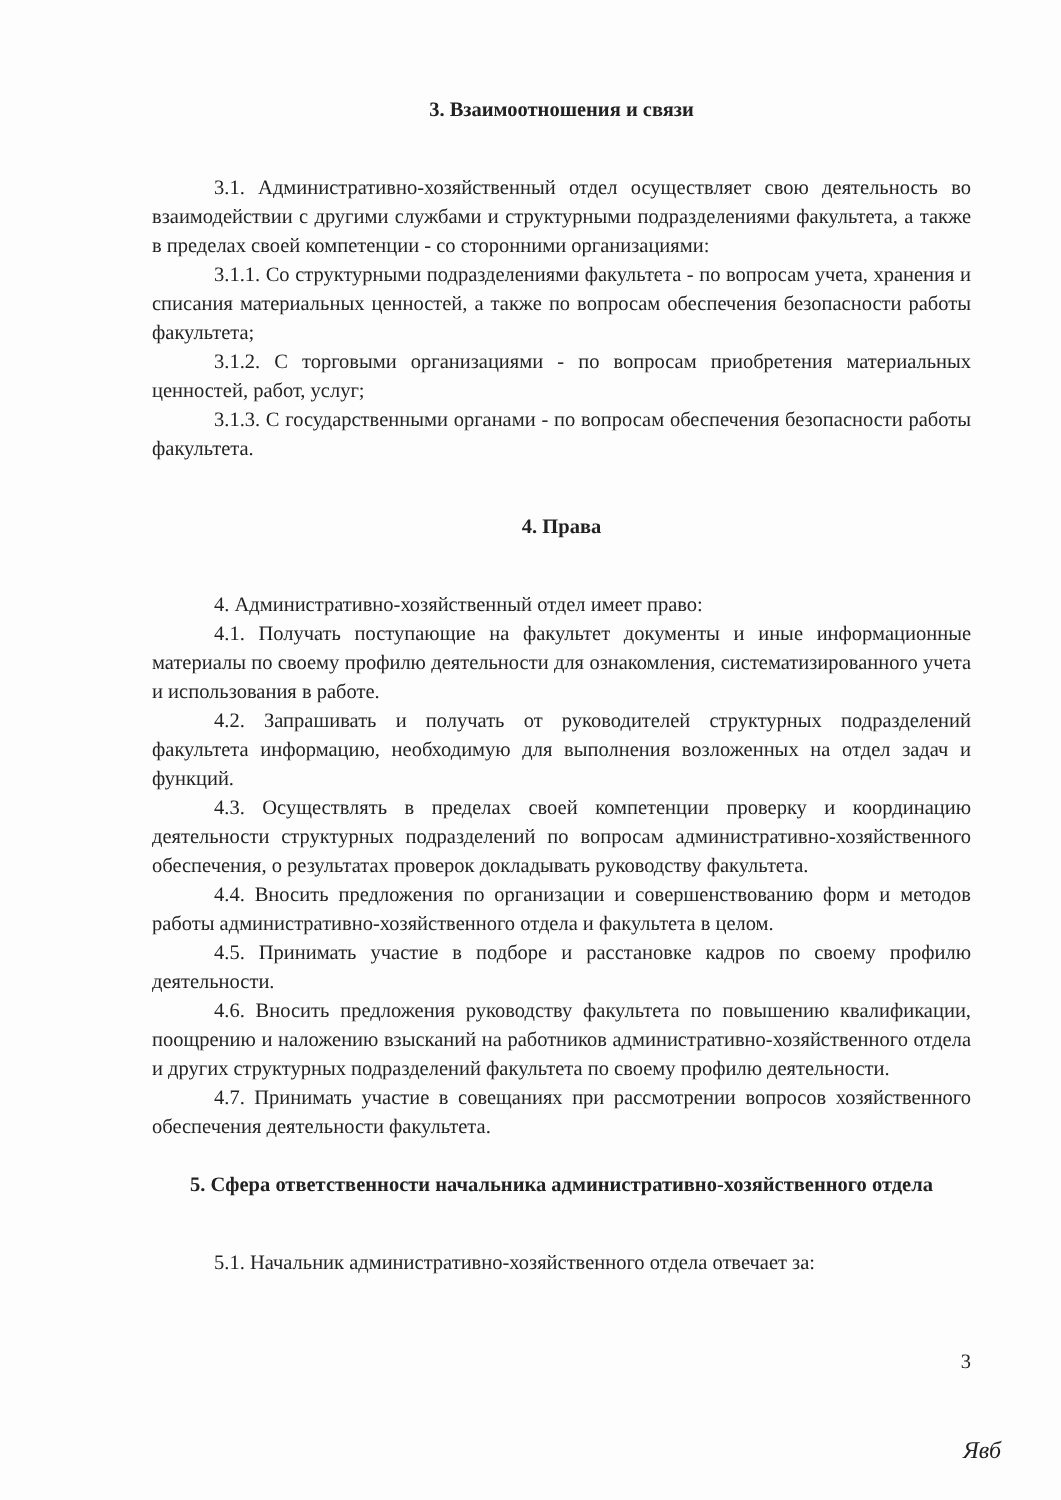3. Взаимоотношения и связи
3.1. Административно-хозяйственный отдел осуществляет свою деятельность во взаимодействии с другими службами и структурными подразделениями факультета, а также в пределах своей компетенции - со сторонними организациями:
3.1.1. Со структурными подразделениями факультета - по вопросам учета, хранения и списания материальных ценностей, а также по вопросам обеспечения безопасности работы факультета;
3.1.2. С торговыми организациями - по вопросам приобретения материальных ценностей, работ, услуг;
3.1.3. С государственными органами - по вопросам обеспечения безопасности работы факультета.
4. Права
4. Административно-хозяйственный отдел имеет право:
4.1. Получать поступающие на факультет документы и иные информационные материалы по своему профилю деятельности для ознакомления, систематизированного учета и использования в работе.
4.2. Запрашивать и получать от руководителей структурных подразделений факультета информацию, необходимую для выполнения возложенных на отдел задач и функций.
4.3. Осуществлять в пределах своей компетенции проверку и координацию деятельности структурных подразделений по вопросам административно-хозяйственного обеспечения, о результатах проверок докладывать руководству факультета.
4.4. Вносить предложения по организации и совершенствованию форм и методов работы административно-хозяйственного отдела и факультета в целом.
4.5. Принимать участие в подборе и расстановке кадров по своему профилю деятельности.
4.6. Вносить предложения руководству факультета по повышению квалификации, поощрению и наложению взысканий на работников административно-хозяйственного отдела и других структурных подразделений факультета по своему профилю деятельности.
4.7. Принимать участие в совещаниях при рассмотрении вопросов хозяйственного обеспечения деятельности факультета.
5. Сфера ответственности начальника административно-хозяйственного отдела
5.1. Начальник административно-хозяйственного отдела отвечает за:
3
Явб